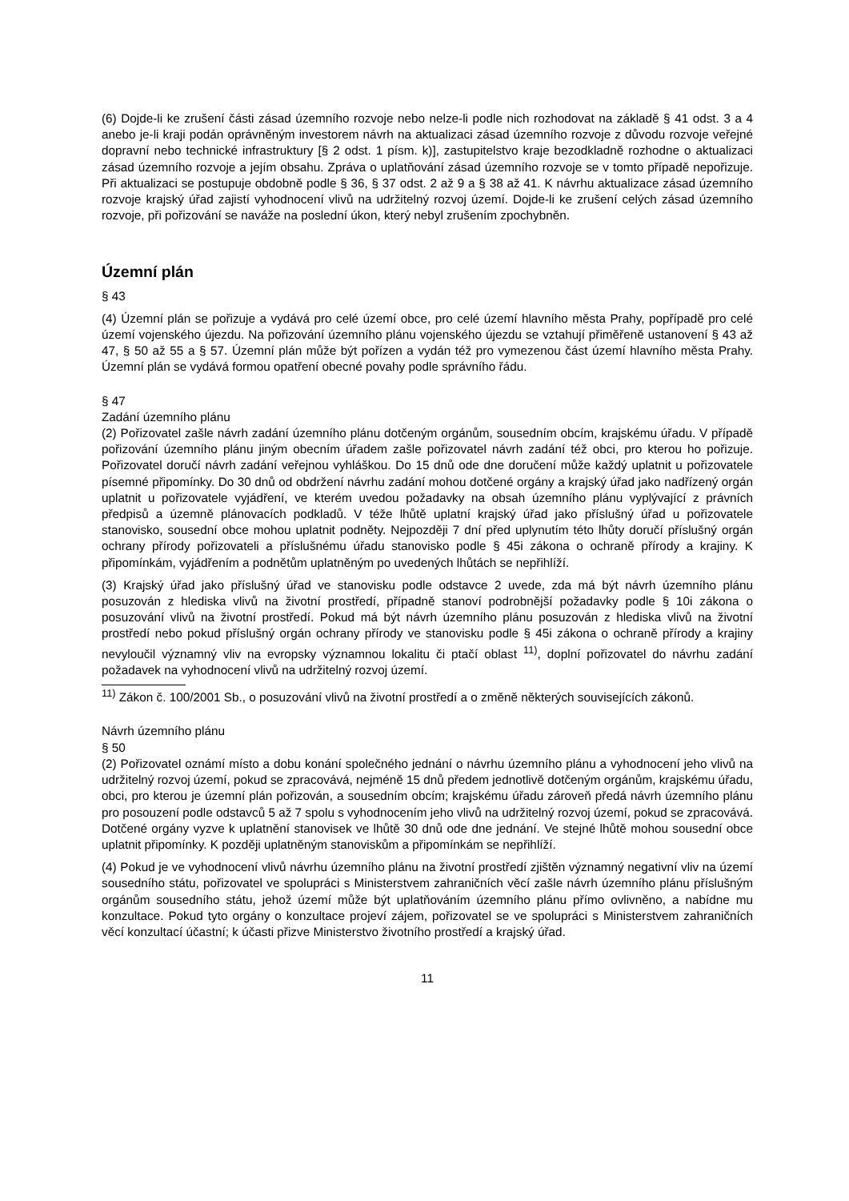(6) Dojde-li ke zrušení části zásad územního rozvoje nebo nelze-li podle nich rozhodovat na základě § 41 odst. 3 a 4 anebo je-li kraji podán oprávněným investorem návrh na aktualizaci zásad územního rozvoje z důvodu rozvoje veřejné dopravní nebo technické infrastruktury [§ 2 odst. 1 písm. k)], zastupitelstvo kraje bezodkladně rozhodne o aktualizaci zásad územního rozvoje a jejím obsahu. Zpráva o uplatňování zásad územního rozvoje se v tomto případě nepořizuje. Při aktualizaci se postupuje obdobně podle § 36, § 37 odst. 2 až 9 a § 38 až 41. K návrhu aktualizace zásad územního rozvoje krajský úřad zajistí vyhodnocení vlivů na udržitelný rozvoj území. Dojde-li ke zrušení celých zásad územního rozvoje, při pořizování se naváže na poslední úkon, který nebyl zrušením zpochybněn.
Územní plán
§ 43
(4) Územní plán se pořizuje a vydává pro celé území obce, pro celé území hlavního města Prahy, popřípadě pro celé území vojenského újezdu. Na pořizování územního plánu vojenského újezdu se vztahují přiměřeně ustanovení § 43 až 47, § 50 až 55 a § 57. Územní plán může být pořízen a vydán též pro vymezenou část území hlavního města Prahy. Územní plán se vydává formou opatření obecné povahy podle správního řádu.
§ 47
Zadání územního plánu
(2) Pořizovatel zašle návrh zadání územního plánu dotčeným orgánům, sousedním obcím, krajskému úřadu. V případě pořizování územního plánu jiným obecním úřadem zašle pořizovatel návrh zadání též obci, pro kterou ho pořizuje. Pořizovatel doručí návrh zadání veřejnou vyhláškou. Do 15 dnů ode dne doručení může každý uplatnit u pořizovatele písemné připomínky. Do 30 dnů od obdržení návrhu zadání mohou dotčené orgány a krajský úřad jako nadřízený orgán uplatnit u pořizovatele vyjádření, ve kterém uvedou požadavky na obsah územního plánu vyplývající z právních předpisů a územně plánovacích podkladů. V téže lhůtě uplatní krajský úřad jako příslušný úřad u pořizovatele stanovisko, sousední obce mohou uplatnit podněty. Nejpozději 7 dní před uplynutím této lhůty doručí příslušný orgán ochrany přírody pořizovateli a příslušnému úřadu stanovisko podle § 45i zákona o ochraně přírody a krajiny. K připomínkám, vyjádřením a podnětům uplatněným po uvedených lhůtách se nepřihlíží.
(3) Krajský úřad jako příslušný úřad ve stanovisku podle odstavce 2 uvede, zda má být návrh územního plánu posuzován z hlediska vlivů na životní prostředí, případně stanoví podrobnější požadavky podle § 10i zákona o posuzování vlivů na životní prostředí. Pokud má být návrh územního plánu posuzován z hlediska vlivů na životní prostředí nebo pokud příslušný orgán ochrany přírody ve stanovisku podle § 45i zákona o ochraně přírody a krajiny nevyloučil významný vliv na evropsky významnou lokalitu či ptačí oblast <sup>11)</sup>, doplní pořizovatel do návrhu zadání požadavek na vyhodnocení vlivů na udržitelný rozvoj území.
<sup>11)</sup> Zákon č. 100/2001 Sb., o posuzování vlivů na životní prostředí a o změně některých souvisejících zákonů.
Návrh územního plánu
§ 50
(2) Pořizovatel oznámí místo a dobu konání společného jednání o návrhu územního plánu a vyhodnocení jeho vlivů na udržitelný rozvoj území, pokud se zpracovává, nejméně 15 dnů předem jednotlivě dotčeným orgánům, krajskému úřadu, obci, pro kterou je územní plán pořizován, a sousedním obcím; krajskému úřadu zároveň předá návrh územního plánu pro posouzení podle odstavců 5 až 7 spolu s vyhodnocením jeho vlivů na udržitelný rozvoj území, pokud se zpracovává. Dotčené orgány vyzve k uplatnění stanovisek ve lhůtě 30 dnů ode dne jednání. Ve stejné lhůtě mohou sousední obce uplatnit připomínky. K později uplatněným stanoviskům a připomínkám se nepřihlíží.
(4) Pokud je ve vyhodnocení vlivů návrhu územního plánu na životní prostředí zjištěn významný negativní vliv na území sousedního státu, pořizovatel ve spolupráci s Ministerstvem zahraničních věcí zašle návrh územního plánu příslušným orgánům sousedního státu, jehož území může být uplatňováním územního plánu přímo ovlivněno, a nabídne mu konzultace. Pokud tyto orgány o konzultace projeví zájem, pořizovatel se ve spolupráci s Ministerstvem zahraničních věcí konzultací účastní; k účasti přizve Ministerstvo životního prostředí a krajský úřad.
11